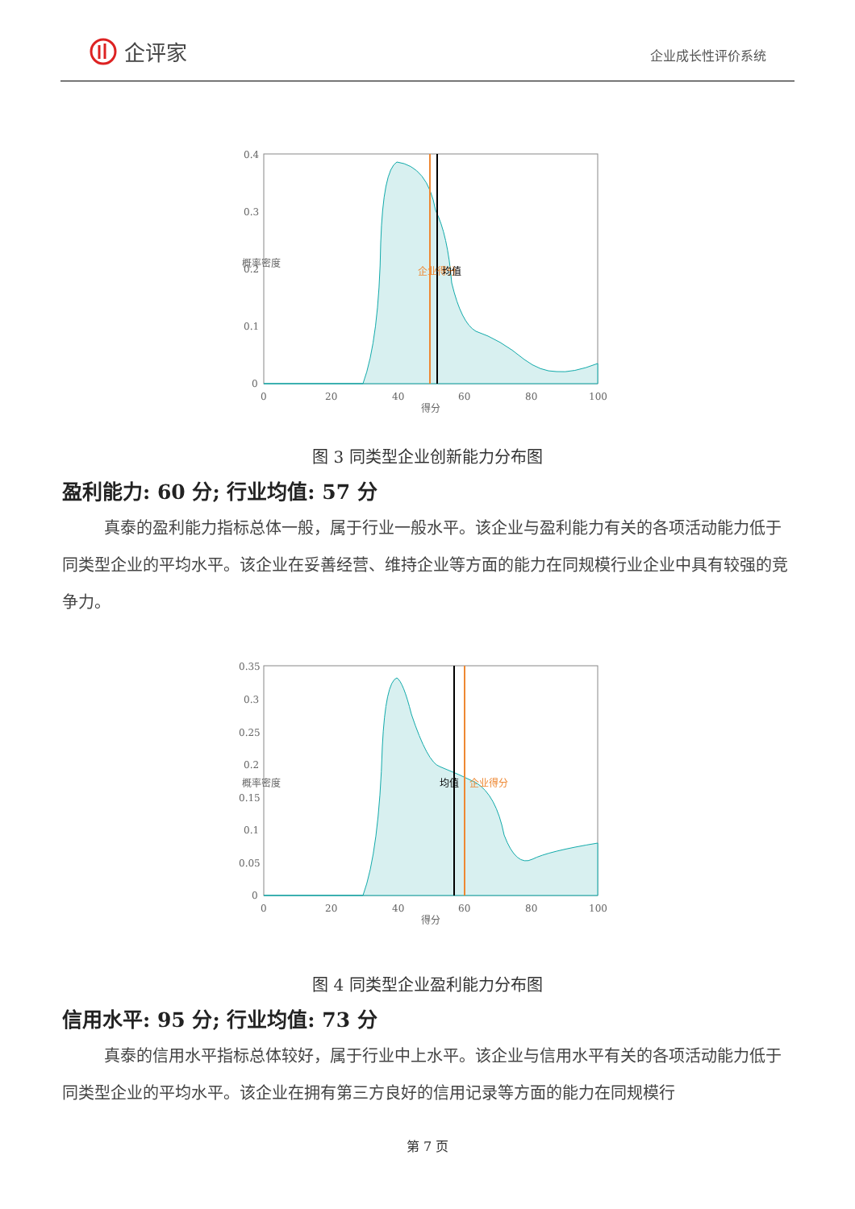企评家
企业成长性评价系统
0.4
0.3
0.2
0.1
0
0
20
40
60
80
100
得分
概率密度
企业得分
均值
图 3 同类型企业创新能力分布图
盈利能力: 60 分; 行业均值: 57 分
真泰的盈利能力指标总体一般，属于行业一般水平。该企业与盈利能力有关的各项活动能力低于同类型企业的平均水平。该企业在妥善经营、维持企业等方面的能力在同规模行业企业中具有较强的竞争力。
0.35
0.3
0.25
0.2
0.15
0.1
0.05
0
0
20
40
60
80
100
得分
概率密度
均值
企业得分
图 4 同类型企业盈利能力分布图
信用水平: 95 分; 行业均值: 73 分
真泰的信用水平指标总体较好，属于行业中上水平。该企业与信用水平有关的各项活动能力低于同类型企业的平均水平。该企业在拥有第三方良好的信用记录等方面的能力在同规模行
第 7 页